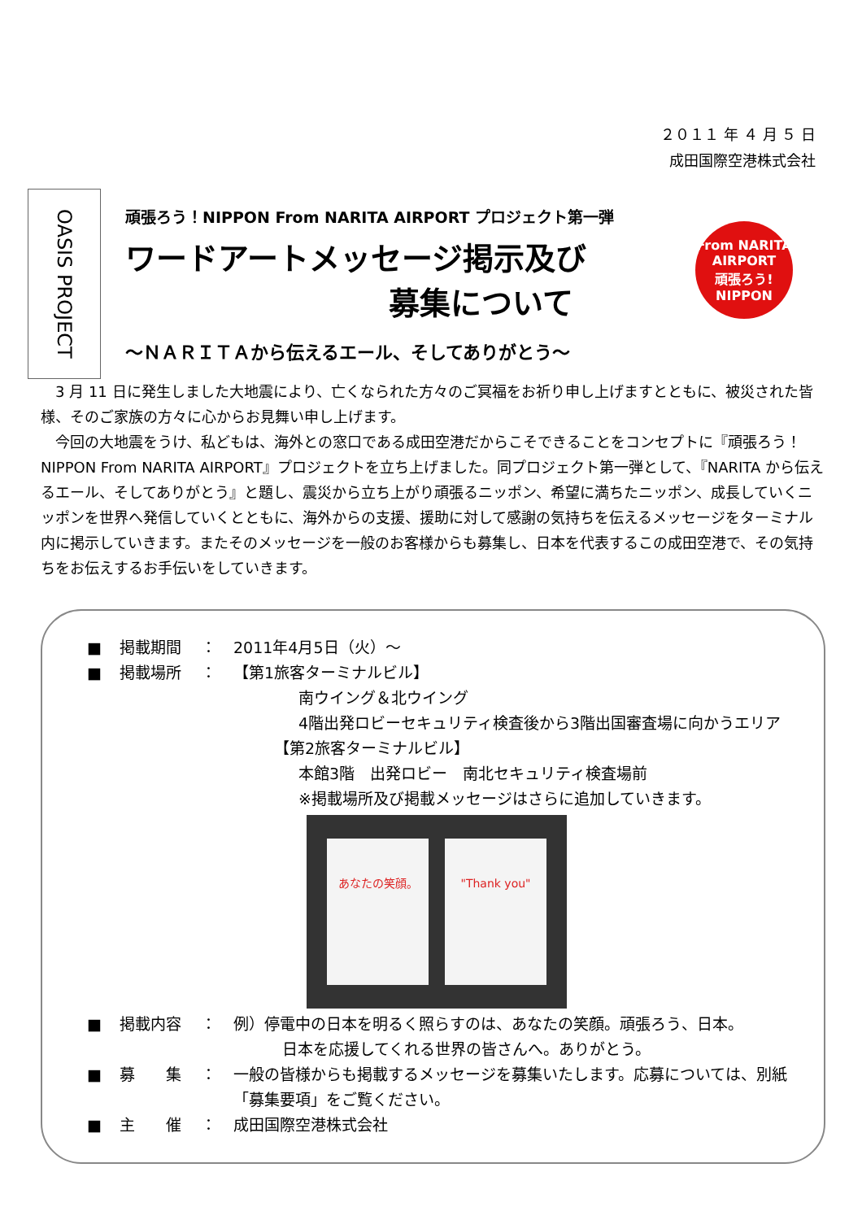２０１１ 年 ４ 月 ５ 日
成田国際空港株式会社
OASIS PROJECT
頑張ろう！NIPPON From NARITA AIRPORT プロジェクト第一弾
ワードアートメッセージ掲示及び
募集について
～ＮＡＲＩＴＡから伝えるエール、そしてありがとう～
From NARITA AIRPORT
頑張ろう!
NIPPON
3 月 11 日に発生しました大地震により、亡くなられた方々のご冥福をお祈り申し上げますとともに、被災された皆様、そのご家族の方々に心からお見舞い申し上げます。
今回の大地震をうけ、私どもは、海外との窓口である成田空港だからこそできることをコンセプトに『頑張ろう！NIPPON From NARITA AIRPORT』プロジェクトを立ち上げました。同プロジェクト第一弾として、『NARITA から伝えるエール、そしてありがとう』と題し、震災から立ち上がり頑張るニッポン、希望に満ちたニッポン、成長していくニッポンを世界へ発信していくとともに、海外からの支援、援助に対して感謝の気持ちを伝えるメッセージをターミナル内に掲示していきます。またそのメッセージを一般のお客様からも募集し、日本を代表するこの成田空港で、その気持ちをお伝えするお手伝いをしていきます。
■ 掲載期間 ： 2011年4月5日（火）～
■ 掲載場所 ： 【第1旅客ターミナルビル】
南ウイング＆北ウイング
4階出発ロビーセキュリティ検査後から3階出国審査場に向かうエリア
【第2旅客ターミナルビル】
本館3階　出発ロビー　南北セキュリティ検査場前
※掲載場所及び掲載メッセージはさらに追加していきます。
あなたの笑顔。 "Thank you"
■ 掲載内容 ： 例）停電中の日本を明るく照らすのは、あなたの笑顔。頑張ろう、日本。
日本を応援してくれる世界の皆さんへ。ありがとう。
■ 募　　集 ： 一般の皆様からも掲載するメッセージを募集いたします。応募については、別紙「募集要項」をご覧ください。
■ 主　　催 ： 成田国際空港株式会社